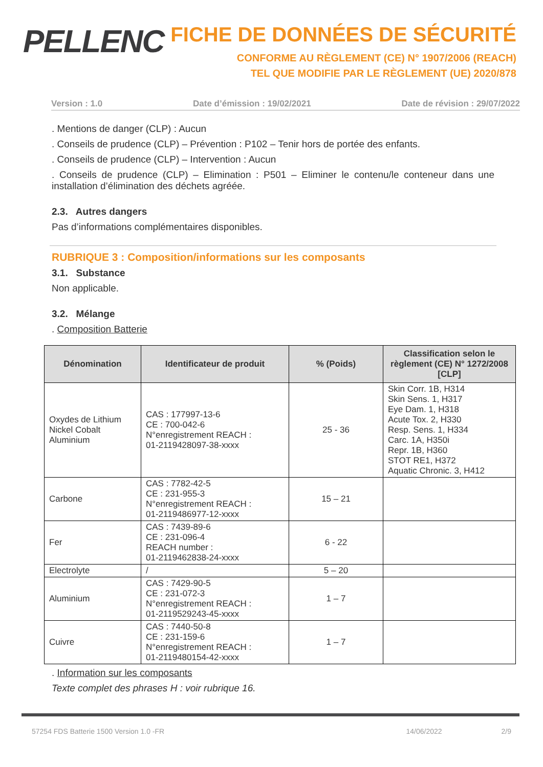PELLENC
FICHE DE DONNÉES DE SÉCURITÉ
CONFORME AU RÈGLEMENT (CE) N° 1907/2006 (REACH)
TEL QUE MODIFIE PAR LE RÈGLEMENT (UE) 2020/878
Version : 1.0 Date d’émission : 19/02/2021 Date de révision : 29/07/2022
. Mentions de danger (CLP) : Aucun
. Conseils de prudence (CLP) – Prévention : P102 – Tenir hors de portée des enfants.
. Conseils de prudence (CLP) – Intervention : Aucun
. Conseils de prudence (CLP) – Elimination : P501 – Eliminer le contenu/le conteneur dans une installation d’élimination des déchets agréée.
2.3. Autres dangers
Pas d’informations complémentaires disponibles.
RUBRIQUE 3 : Composition/informations sur les composants
3.1. Substance
Non applicable.
3.2. Mélange
. Composition Batterie
| Dénomination | Identificateur de produit | % (Poids) | Classification selon le règlement (CE) N° 1272/2008 [CLP] |
| --- | --- | --- | --- |
| Oxydes de Lithium Nickel Cobalt Aluminium | CAS : 177997-13-6 CE : 700-042-6 N°enregistrement REACH : 01-2119428097-38-xxxx | 25 - 36 | Skin Corr. 1B, H314 Skin Sens. 1, H317 Eye Dam. 1, H318 Acute Tox. 2, H330 Resp. Sens. 1, H334 Carc. 1A, H350i Repr. 1B, H360 STOT RE1, H372 Aquatic Chronic. 3, H412 |
| Carbone | CAS : 7782-42-5 CE : 231-955-3 N°enregistrement REACH : 01-2119486977-12-xxxx | 15 – 21 | |
| Fer | CAS : 7439-89-6 CE : 231-096-4 REACH number : 01-2119462838-24-xxxx | 6 - 22 | |
| Electrolyte | / | 5 – 20 | |
| Aluminium | CAS : 7429-90-5 CE : 231-072-3 N°enregistrement REACH : 01-2119529243-45-xxxx | 1 – 7 | |
| Cuivre | CAS : 7440-50-8 CE : 231-159-6 N°enregistrement REACH : 01-2119480154-42-xxxx | 1 – 7 | |
. Information sur les composants
Texte complet des phrases H : voir rubrique 16.
57254 FDS Batterie 1500 Version 1.0 -FR 14/06/2022 2/9